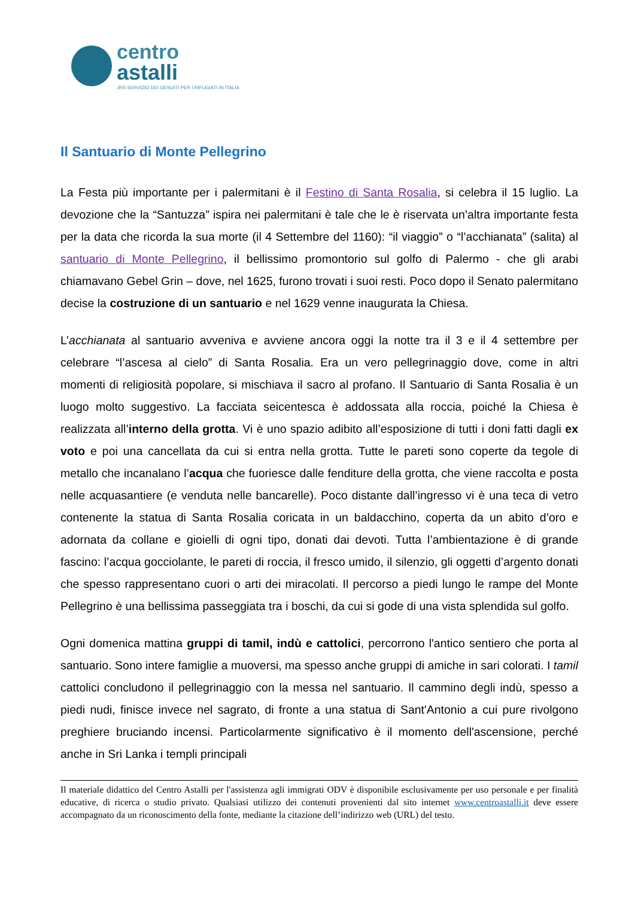centro
astalli
JRS SERVIZIO DEI GESUITI PER I RIFUGIATI IN ITALIA
Il Santuario di Monte Pellegrino
La Festa più importante per i palermitani è il Festino di Santa Rosalia, si celebra il 15 luglio. La devozione che la “Santuzza” ispira nei palermitani è tale che le è riservata un’altra importante festa per la data che ricorda la sua morte (il 4 Settembre del 1160): “il viaggio” o “l’acchianata” (salita) al santuario di Monte Pellegrino, il bellissimo promontorio sul golfo di Palermo - che gli arabi chiamavano Gebel Grin – dove, nel 1625, furono trovati i suoi resti. Poco dopo il Senato palermitano decise la costruzione di un santuario e nel 1629 venne inaugurata la Chiesa.
L’acchianata al santuario avveniva e avviene ancora oggi la notte tra il 3 e il 4 settembre per celebrare “l’ascesa al cielo” di Santa Rosalia. Era un vero pellegrinaggio dove, come in altri momenti di religiosità popolare, si mischiava il sacro al profano. Il Santuario di Santa Rosalia è un luogo molto suggestivo. La facciata seicentesca è addossata alla roccia, poiché la Chiesa è realizzata all’interno della grotta. Vi è uno spazio adibito all’esposizione di tutti i doni fatti dagli ex voto e poi una cancellata da cui si entra nella grotta. Tutte le pareti sono coperte da tegole di metallo che incanalano l’acqua che fuoriesce dalle fenditure della grotta, che viene raccolta e posta nelle acquasantiere (e venduta nelle bancarelle). Poco distante dall’ingresso vi è una teca di vetro contenente la statua di Santa Rosalia coricata in un baldacchino, coperta da un abito d’oro e adornata da collane e gioielli di ogni tipo, donati dai devoti. Tutta l’ambientazione è di grande fascino: l’acqua gocciolante, le pareti di roccia, il fresco umido, il silenzio, gli oggetti d’argento donati che spesso rappresentano cuori o arti dei miracolati. Il percorso a piedi lungo le rampe del Monte Pellegrino è una bellissima passeggiata tra i boschi, da cui si gode di una vista splendida sul golfo.
Ogni domenica mattina gruppi di tamil, indù e cattolici, percorrono l'antico sentiero che porta al santuario. Sono intere famiglie a muoversi, ma spesso anche gruppi di amiche in sari colorati. I tamil cattolici concludono il pellegrinaggio con la messa nel santuario. Il cammino degli indù, spesso a piedi nudi, finisce invece nel sagrato, di fronte a una statua di Sant'Antonio a cui pure rivolgono preghiere bruciando incensi. Particolarmente significativo è il momento dell'ascensione, perché anche in Sri Lanka i templi principali
Il materiale didattico del Centro Astalli per l'assistenza agli immigrati ODV è disponibile esclusivamente per uso personale e per finalità educative, di ricerca o studio privato. Qualsiasi utilizzo dei contenuti provenienti dal sito internet www.centroastalli.it deve essere accompagnato da un riconoscimento della fonte, mediante la citazione dell’indirizzo web (URL) del testo.